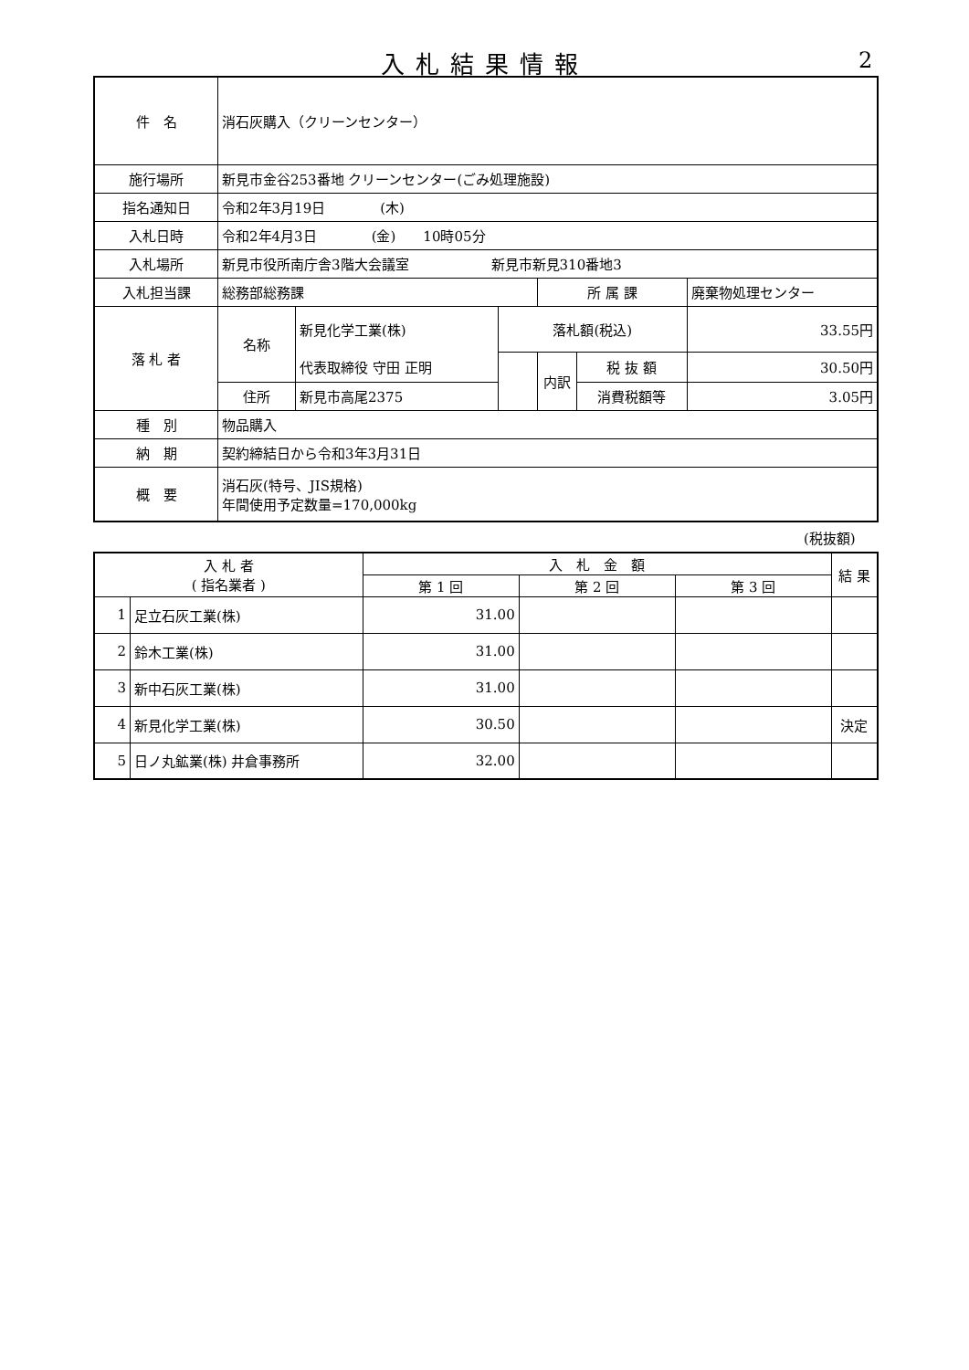入札結果情報 2
| 件 名 | 消石灰購入（クリーンセンター） | | | | | |
| 施行場所 | 新見市金谷253番地 クリーンセンター(ごみ処理施設) | | | | | |
| 指名通知日 | 令和2年3月19日 (木) | | | | | |
| 入札日時 | 令和2年4月3日 (金) 10時05分 | | | | | |
| 入札場所 | 新見市役所南庁舎3階大会議室 新見市新見310番地3 | | | | | |
| 入札担当課 | 総務部総務課 | | | 所 属 課 | | 廃棄物処理センター |
| 落 札 者 | 名称 | 新見化学工業(株) | 落札額(税込) | | | 33.55円 |
| | | 代表取締役 守田 正明 | | 内訳 | 税 抜 額 | 30.50円 |
| | 住所 | 新見市高尾2375 | | | 消費税額等 | 3.05円 |
| 種 別 | 物品購入 | | | | | |
| 納 期 | 契約締結日から令和3年3月31日 | | | | | |
| 概 要 | 消石灰(特号、JIS規格) 年間使用予定数量=170,000kg | | | | | |
(税抜額)
| 入 札 者 ( 指名業者 ) | | 入 札 金 額 | | | 結 果 |
| | | 第 1 回 | 第 2 回 | 第 3 回 | |
| 1 | 足立石灰工業(株) | 31.00 | | | |
| 2 | 鈴木工業(株) | 31.00 | | | |
| 3 | 新中石灰工業(株) | 31.00 | | | |
| 4 | 新見化学工業(株) | 30.50 | | | 決定 |
| 5 | 日ノ丸鉱業(株) 井倉事務所 | 32.00 | | | |